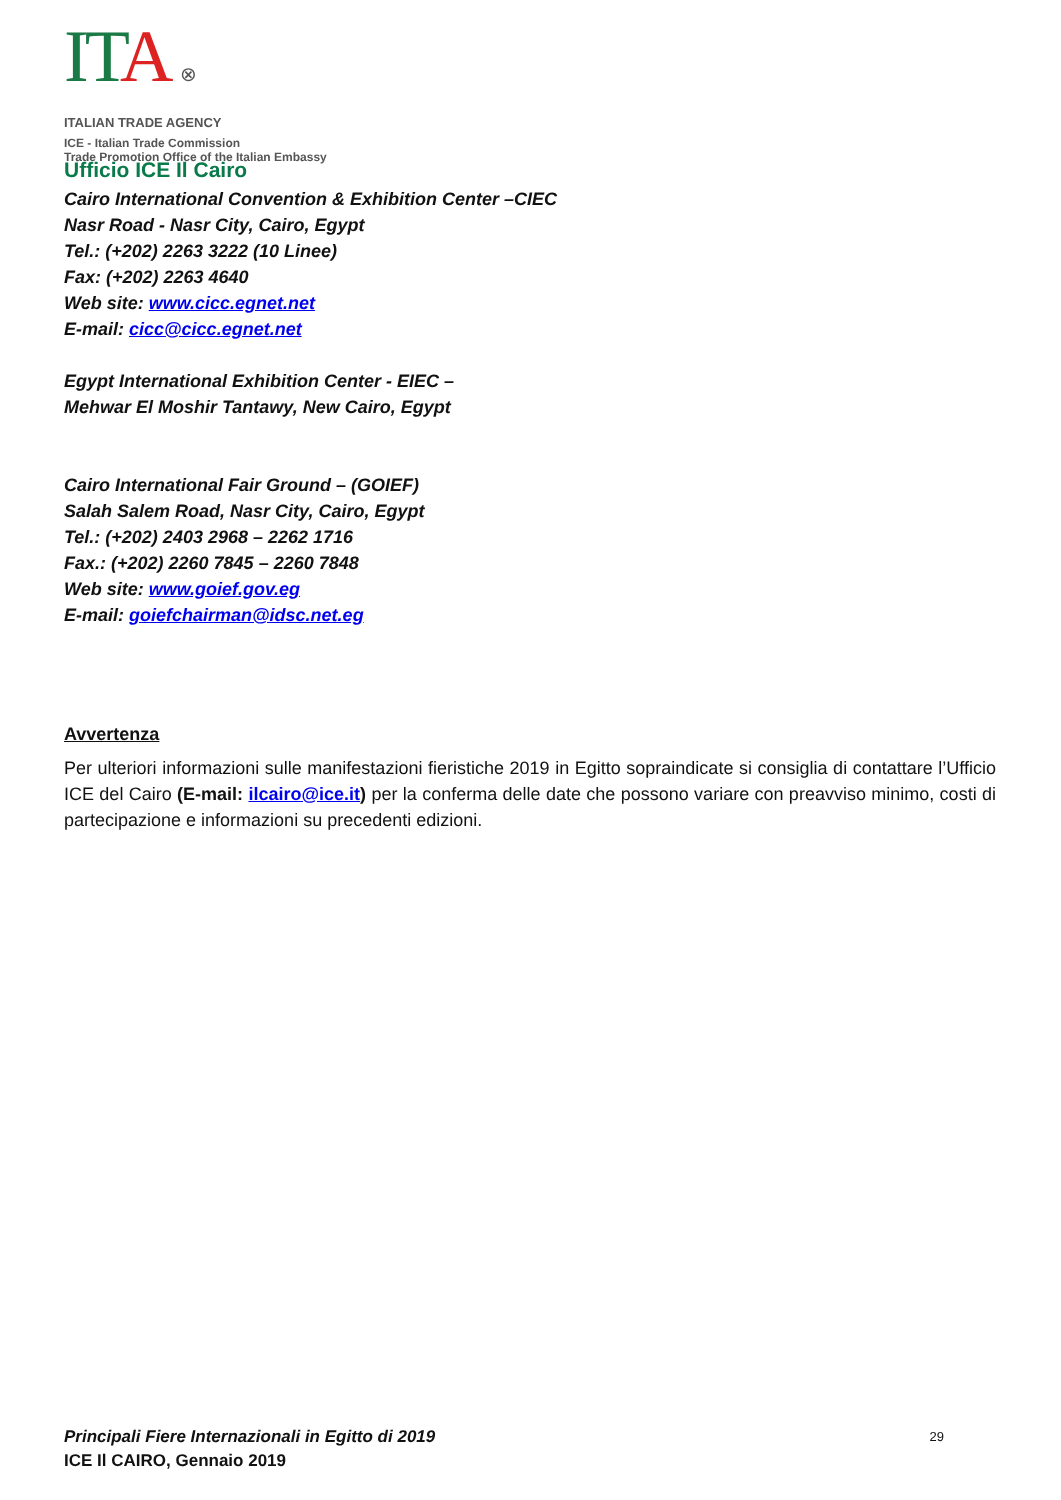ITA ⊗
ITALIAN TRADE AGENCY
ICE - Italian Trade Commission
Trade Promotion Office of the Italian Embassy
Ufficio ICE Il Cairo
Cairo International Convention & Exhibition Center –CIEC
Nasr Road - Nasr City, Cairo, Egypt
Tel.: (+202) 2263 3222 (10 Linee)
Fax: (+202) 2263 4640
Web site: www.cicc.egnet.net
E-mail: cicc@cicc.egnet.net
Egypt International Exhibition Center - EIEC –
Mehwar El Moshir Tantawy, New Cairo, Egypt
Cairo International Fair Ground – (GOIEF)
Salah Salem Road, Nasr City, Cairo, Egypt
Tel.: (+202) 2403 2968 – 2262 1716
Fax.: (+202) 2260 7845 – 2260 7848
Web site: www.goief.gov.eg
E-mail: goiefchairman@idsc.net.eg
Avvertenza
Per ulteriori informazioni sulle manifestazioni fieristiche 2019 in Egitto sopraindicate si consiglia di contattare l’Ufficio ICE del Cairo (E-mail: ilcairo@ice.it) per la conferma delle date che possono variare con preavviso minimo, costi di partecipazione e informazioni su precedenti edizioni.
Principali Fiere Internazionali in Egitto di 2019
ICE Il CAIRO, Gennaio 2019
29